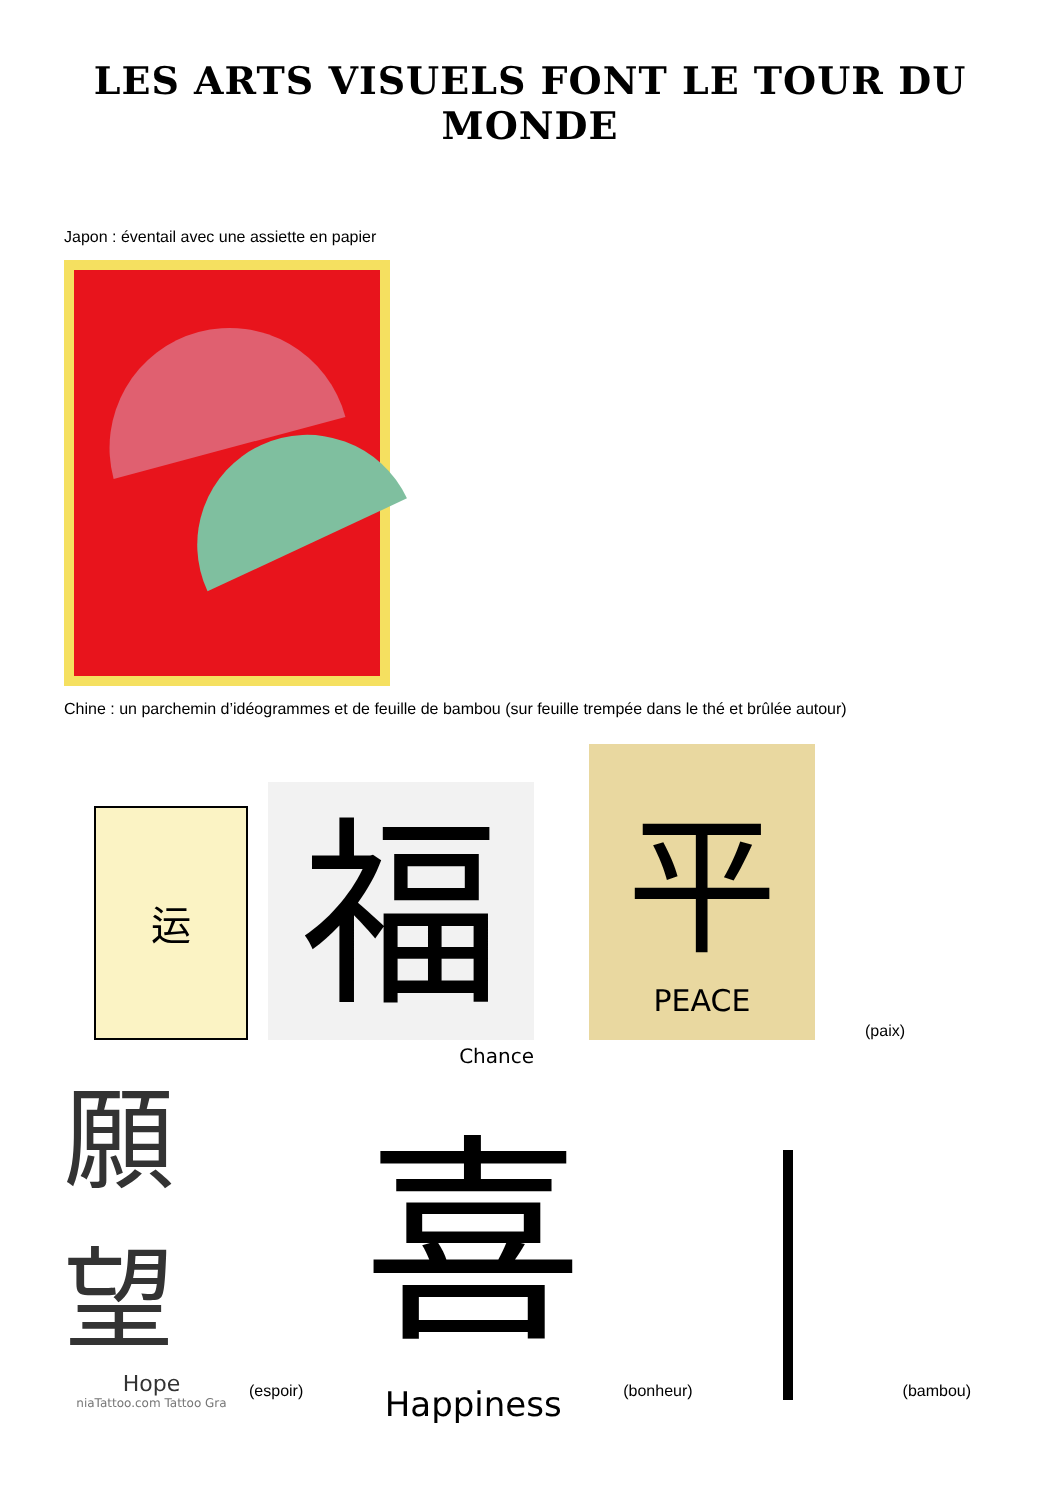LES ARTS VISUELS FONT LE TOUR DU MONDE
Japon : éventail avec une assiette en papier
Chine : un parchemin d’idéogrammes et de feuille de bambou (sur feuille trempée dans le thé et brûlée autour)
运
福
Chance
平
PEACE
(paix)
願望
Hope
niaTattoo.com Tattoo Gra
(espoir)
喜
Happiness
(bonheur)
(bambou)